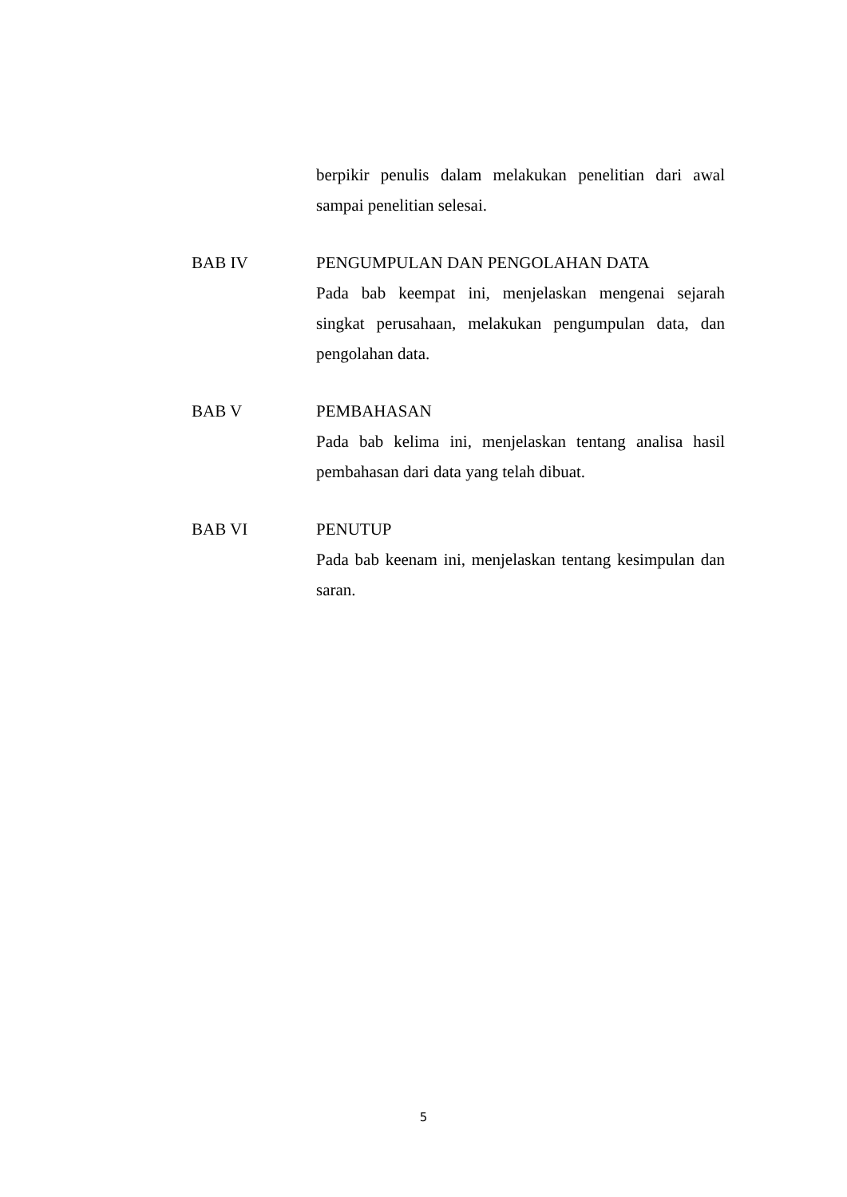berpikir penulis dalam melakukan penelitian dari awal sampai penelitian selesai.
BAB IV PENGUMPULAN DAN PENGOLAHAN DATA
Pada bab keempat ini, menjelaskan mengenai sejarah singkat perusahaan, melakukan pengumpulan data, dan pengolahan data.
BAB V PEMBAHASAN
Pada bab kelima ini, menjelaskan tentang analisa hasil pembahasan dari data yang telah dibuat.
BAB VI PENUTUP
Pada bab keenam ini, menjelaskan tentang kesimpulan dan saran.
5